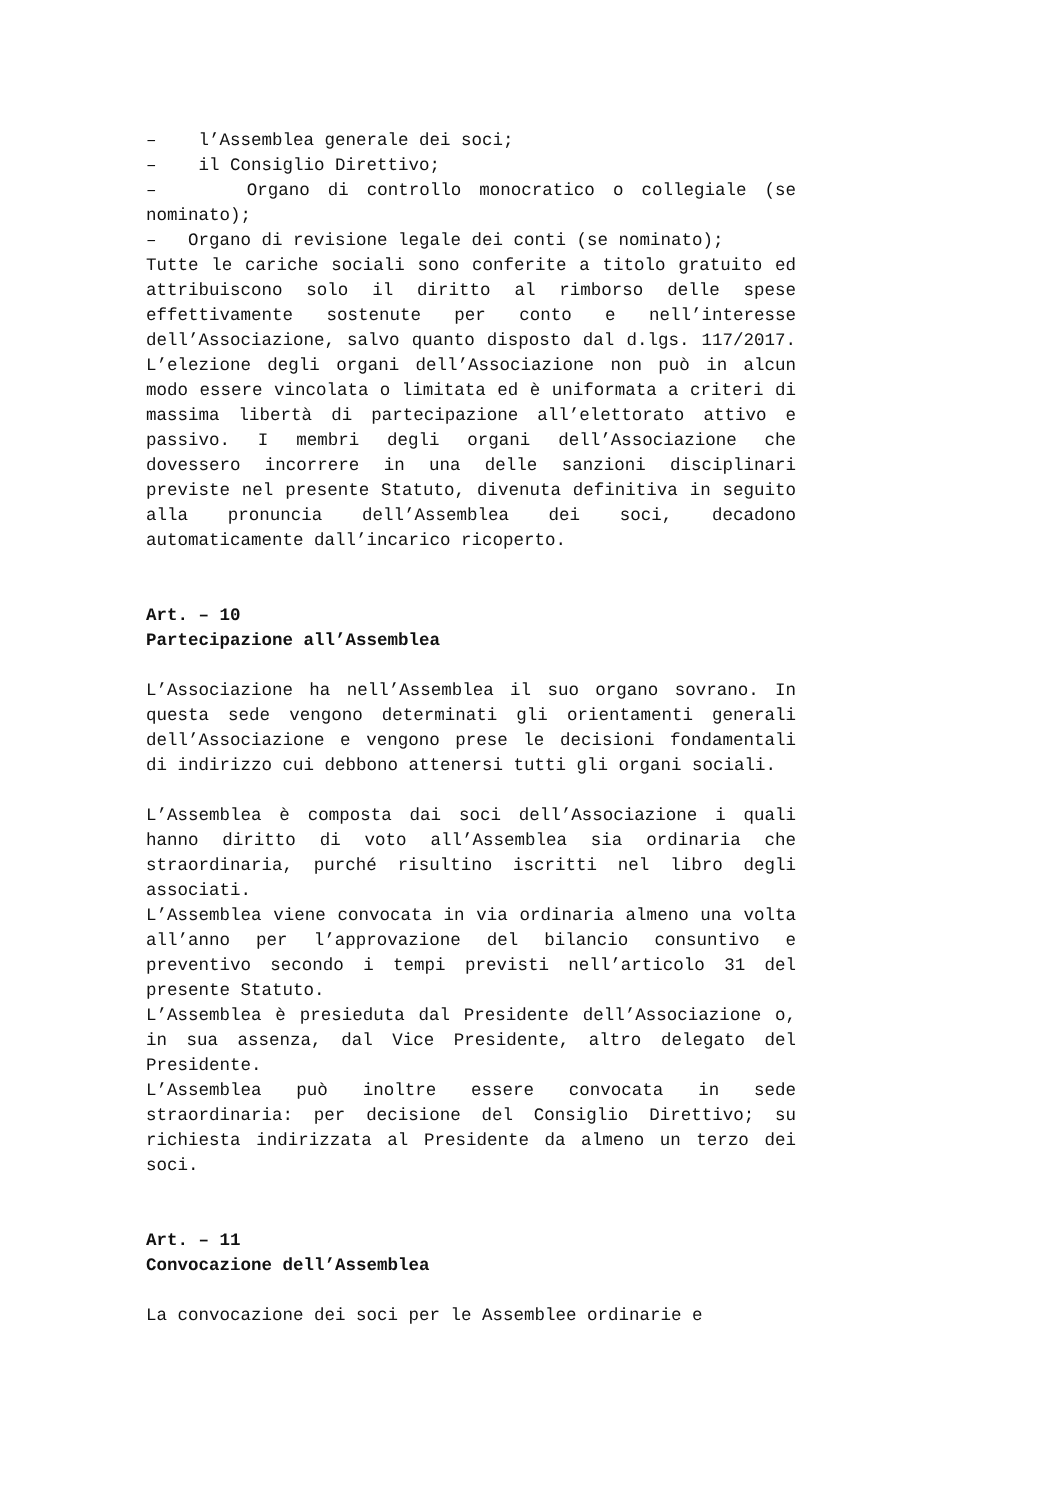– l’Assemblea generale dei soci;
– il Consiglio Direttivo;
– Organo di controllo monocratico o collegiale (se nominato);
– Organo di revisione legale dei conti (se nominato);
Tutte le cariche sociali sono conferite a titolo gratuito ed attribuiscono solo il diritto al rimborso delle spese effettivamente sostenute per conto e nell’interesse dell’Associazione, salvo quanto disposto dal d.lgs. 117/2017. L’elezione degli organi dell’Associazione non può in alcun modo essere vincolata o limitata ed è uniformata a criteri di massima libertà di partecipazione all’elettorato attivo e passivo. I membri degli organi dell’Associazione che dovessero incorrere in una delle sanzioni disciplinari previste nel presente Statuto, divenuta definitiva in seguito alla pronuncia dell’Assemblea dei soci, decadono automaticamente dall’incarico ricoperto.
Art. – 10
Partecipazione all’Assemblea
L’Associazione ha nell’Assemblea il suo organo sovrano. In questa sede vengono determinati gli orientamenti generali dell’Associazione e vengono prese le decisioni fondamentali di indirizzo cui debbono attenersi tutti gli organi sociali.
L’Assemblea è composta dai soci dell’Associazione i quali hanno diritto di voto all’Assemblea sia ordinaria che straordinaria, purché risultino iscritti nel libro degli associati.
L’Assemblea viene convocata in via ordinaria almeno una volta all’anno per l’approvazione del bilancio consuntivo e preventivo secondo i tempi previsti nell’articolo 31 del presente Statuto.
L’Assemblea è presieduta dal Presidente dell’Associazione o, in sua assenza, dal Vice Presidente, altro delegato del Presidente.
L’Assemblea può inoltre essere convocata in sede straordinaria: per decisione del Consiglio Direttivo; su richiesta indirizzata al Presidente da almeno un terzo dei soci.
Art. – 11
Convocazione dell’Assemblea
La convocazione dei soci per le Assemblee ordinarie e